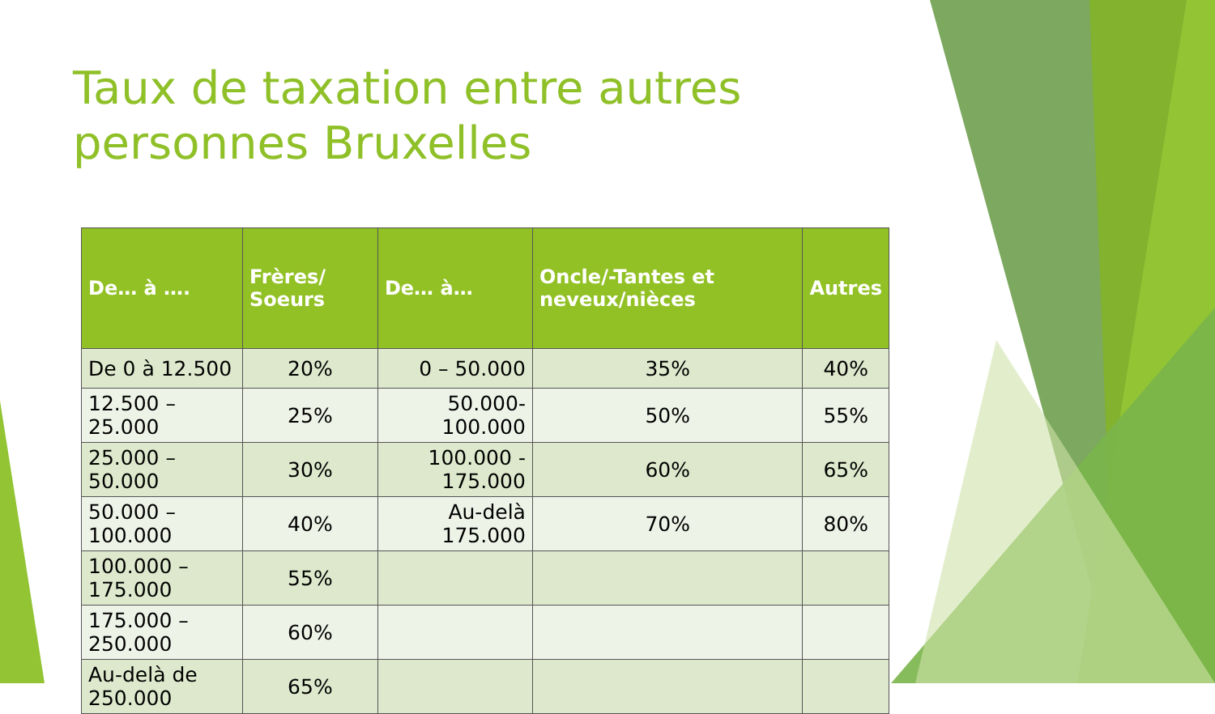Taux de taxation entre autres personnes Bruxelles
| De… à …. | Frères/ Soeurs | De… à… | Oncle/-Tantes et neveux/nièces | Autres |
| --- | --- | --- | --- | --- |
| De 0 à 12.500 | 20% | 0 – 50.000 | 35% | 40% |
| 12.500 – 25.000 | 25% | 50.000- 100.000 | 50% | 55% |
| 25.000 – 50.000 | 30% | 100.000 - 175.000 | 60% | 65% |
| 50.000 – 100.000 | 40% | Au-delà 175.000 | 70% | 80% |
| 100.000 – 175.000 | 55% | | | |
| 175.000 – 250.000 | 60% | | | |
| Au-delà de 250.000 | 65% | | | |